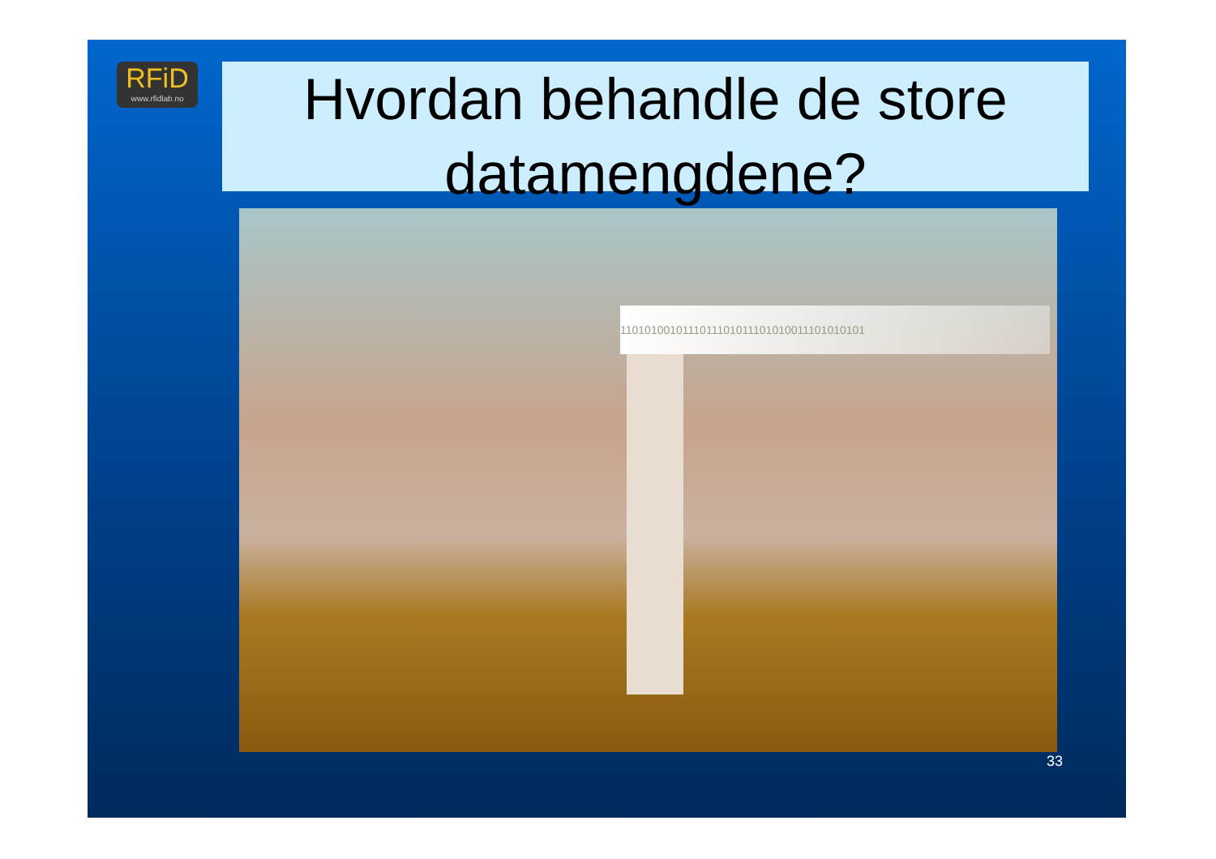RFiD
www.rfidlab.no
Hvordan behandle de store datamengdene?
1101010010111011101011101010011101010101
33